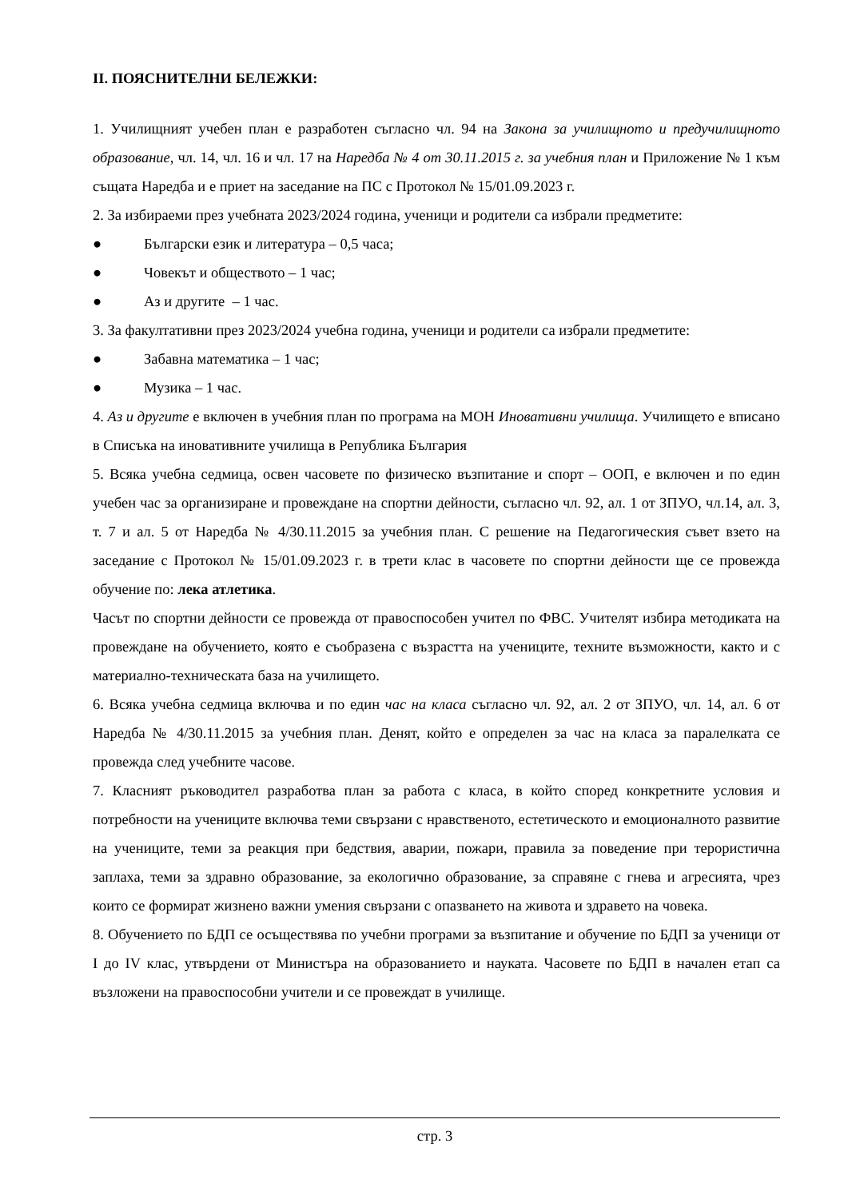II. ПОЯСНИТЕЛНИ БЕЛЕЖКИ:
1. Училищният учебен план е разработен съгласно чл. 94 на Закона за училищното и предучилищното образование, чл. 14, чл. 16 и чл. 17 на Наредба № 4 от 30.11.2015 г. за учебния план и Приложение № 1 към същата Наредба и е приет на заседание на ПС с Протокол № 15/01.09.2023 г.
2. За избираеми през учебната 2023/2024 година, ученици и родители са избрали предметите:
● Български език и литература – 0,5 часа;
● Човекът и обществото – 1 час;
● Аз и другите – 1 час.
3. За факултативни през 2023/2024 учебна година, ученици и родители са избрали предметите:
● Забавна математика – 1 час;
● Музика – 1 час.
4. Аз и другите е включен в учебния план по програма на МОН Иновативни училища. Училището е вписано в Списъка на иновативните училища в Република България
5. Всяка учебна седмица, освен часовете по физическо възпитание и спорт – ООП, е включен и по един учебен час за организиране и провеждане на спортни дейности, съгласно чл. 92, ал. 1 от ЗПУО, чл.14, ал. 3, т. 7 и ал. 5 от Наредба № 4/30.11.2015 за учебния план. С решение на Педагогическия съвет взето на заседание с Протокол № 15/01.09.2023 г. в трети клас в часовете по спортни дейности ще се провежда обучение по: лека атлетика.
Часът по спортни дейности се провежда от правоспособен учител по ФВС. Учителят избира методиката на провеждане на обучението, която е съобразена с възрастта на учениците, техните възможности, както и с материално-техническата база на училището.
6. Всяка учебна седмица включва и по един час на класа съгласно чл. 92, ал. 2 от ЗПУО, чл. 14, ал. 6 от Наредба № 4/30.11.2015 за учебния план. Денят, който е определен за час на класа за паралелката се провежда след учебните часове.
7. Класният ръководител разработва план за работа с класа, в който според конкретните условия и потребности на учениците включва теми свързани с нравственото, естетическото и емоционалното развитие на учениците, теми за реакция при бедствия, аварии, пожари, правила за поведение при терористична заплаха, теми за здравно образование, за екологично образование, за справяне с гнева и агресията, чрез които се формират жизнено важни умения свързани с опазването на живота и здравето на човека.
8. Обучението по БДП се осъществява по учебни програми за възпитание и обучение по БДП за ученици от I до IV клас, утвърдени от Министъра на образованието и науката. Часовете по БДП в начален етап са възложени на правоспособни учители и се провеждат в училище.
стр. 3